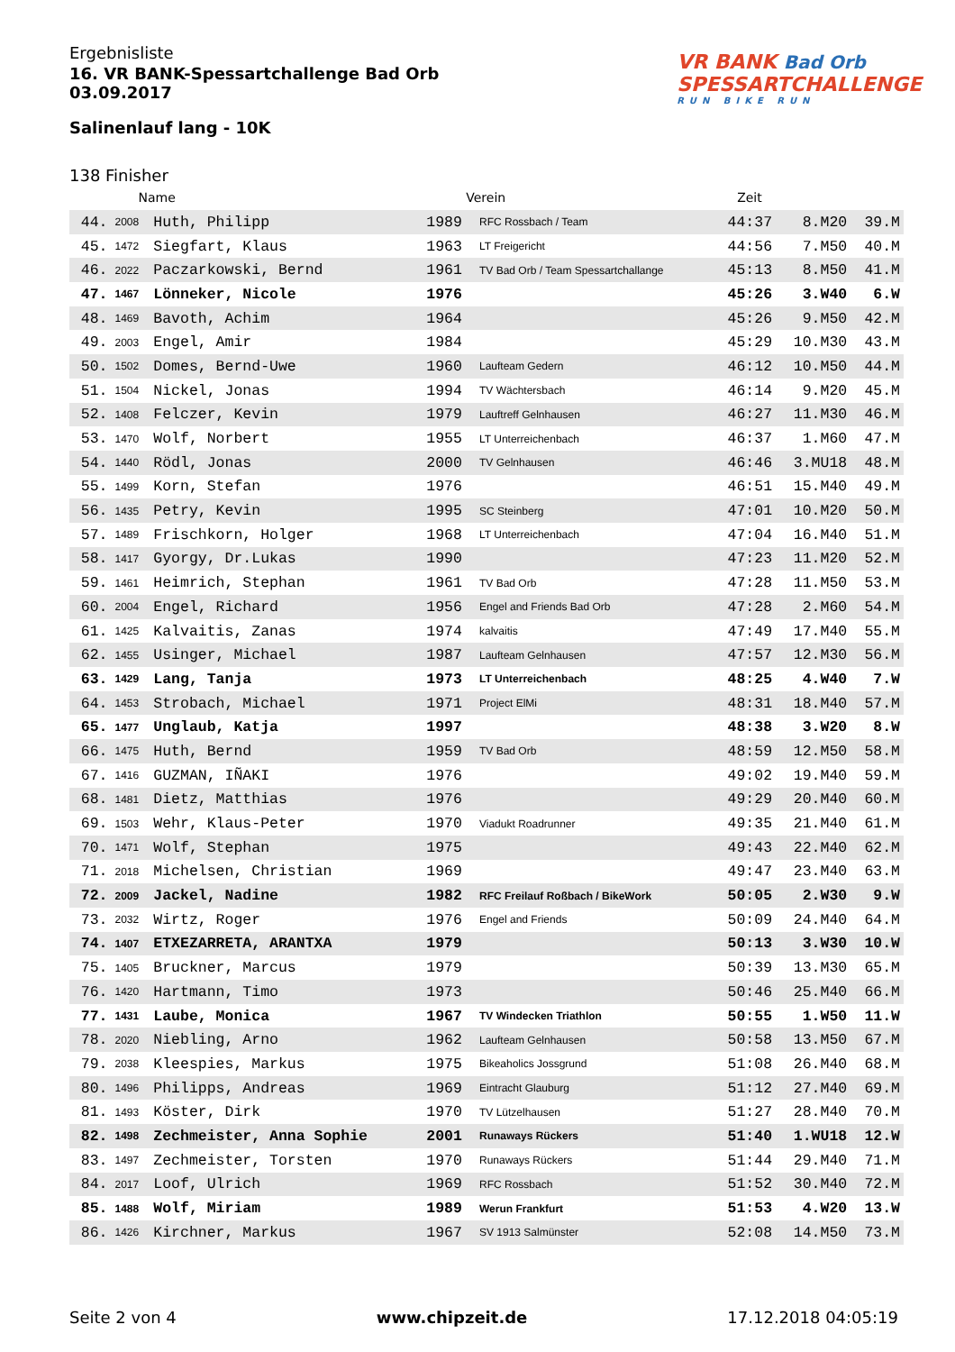Ergebnisliste
16. VR BANK-Spessartchallenge Bad Orb
03.09.2017
Salinenlauf lang - 10K
VR BANK Bad Orb
SPESSARTCHALLENGE
RUN BIKE RUN
138 Finisher
| | Name | | Verein | | Zeit | | |
| --- | --- | --- | --- | --- | --- | --- | --- |
| 44. | 2008 | Huth, Philipp | 1989 | RFC Rossbach / Team | 44:37 | 8.M20 | 39.M |
| 45. | 1472 | Siegfart, Klaus | 1963 | LT Freigericht | 44:56 | 7.M50 | 40.M |
| 46. | 2022 | Paczarkowski, Bernd | 1961 | TV Bad Orb / Team Spessartchallange | 45:13 | 8.M50 | 41.M |
| 47. | 1467 | Lönneker, Nicole | 1976 | | 45:26 | 3.W40 | 6.W |
| 48. | 1469 | Bavoth, Achim | 1964 | | 45:26 | 9.M50 | 42.M |
| 49. | 2003 | Engel, Amir | 1984 | | 45:29 | 10.M30 | 43.M |
| 50. | 1502 | Domes, Bernd-Uwe | 1960 | Laufteam Gedern | 46:12 | 10.M50 | 44.M |
| 51. | 1504 | Nickel, Jonas | 1994 | TV Wächtersbach | 46:14 | 9.M20 | 45.M |
| 52. | 1408 | Felczer, Kevin | 1979 | Lauftreff Gelnhausen | 46:27 | 11.M30 | 46.M |
| 53. | 1470 | Wolf, Norbert | 1955 | LT Unterreichenbach | 46:37 | 1.M60 | 47.M |
| 54. | 1440 | Rödl, Jonas | 2000 | TV Gelnhausen | 46:46 | 3.MU18 | 48.M |
| 55. | 1499 | Korn, Stefan | 1976 | | 46:51 | 15.M40 | 49.M |
| 56. | 1435 | Petry, Kevin | 1995 | SC Steinberg | 47:01 | 10.M20 | 50.M |
| 57. | 1489 | Frischkorn, Holger | 1968 | LT Unterreichenbach | 47:04 | 16.M40 | 51.M |
| 58. | 1417 | Gyorgy, Dr.Lukas | 1990 | | 47:23 | 11.M20 | 52.M |
| 59. | 1461 | Heimrich, Stephan | 1961 | TV Bad Orb | 47:28 | 11.M50 | 53.M |
| 60. | 2004 | Engel, Richard | 1956 | Engel and Friends Bad Orb | 47:28 | 2.M60 | 54.M |
| 61. | 1425 | Kalvaitis, Zanas | 1974 | kalvaitis | 47:49 | 17.M40 | 55.M |
| 62. | 1455 | Usinger, Michael | 1987 | Laufteam Gelnhausen | 47:57 | 12.M30 | 56.M |
| 63. | 1429 | Lang, Tanja | 1973 | LT Unterreichenbach | 48:25 | 4.W40 | 7.W |
| 64. | 1453 | Strobach, Michael | 1971 | Project ElMi | 48:31 | 18.M40 | 57.M |
| 65. | 1477 | Unglaub, Katja | 1997 | | 48:38 | 3.W20 | 8.W |
| 66. | 1475 | Huth, Bernd | 1959 | TV Bad Orb | 48:59 | 12.M50 | 58.M |
| 67. | 1416 | GUZMAN, IÑAKI | 1976 | | 49:02 | 19.M40 | 59.M |
| 68. | 1481 | Dietz, Matthias | 1976 | | 49:29 | 20.M40 | 60.M |
| 69. | 1503 | Wehr, Klaus-Peter | 1970 | Viadukt Roadrunner | 49:35 | 21.M40 | 61.M |
| 70. | 1471 | Wolf, Stephan | 1975 | | 49:43 | 22.M40 | 62.M |
| 71. | 2018 | Michelsen, Christian | 1969 | | 49:47 | 23.M40 | 63.M |
| 72. | 2009 | Jackel, Nadine | 1982 | RFC Freilauf Roßbach / BikeWork | 50:05 | 2.W30 | 9.W |
| 73. | 2032 | Wirtz, Roger | 1976 | Engel and Friends | 50:09 | 24.M40 | 64.M |
| 74. | 1407 | ETXEZARRETA, ARANTXA | 1979 | | 50:13 | 3.W30 | 10.W |
| 75. | 1405 | Bruckner, Marcus | 1979 | | 50:39 | 13.M30 | 65.M |
| 76. | 1420 | Hartmann, Timo | 1973 | | 50:46 | 25.M40 | 66.M |
| 77. | 1431 | Laube, Monica | 1967 | TV Windecken Triathlon | 50:55 | 1.W50 | 11.W |
| 78. | 2020 | Niebling, Arno | 1962 | Laufteam Gelnhausen | 50:58 | 13.M50 | 67.M |
| 79. | 2038 | Kleespies, Markus | 1975 | Bikeaholics Jossgrund | 51:08 | 26.M40 | 68.M |
| 80. | 1496 | Philipps, Andreas | 1969 | Eintracht Glauburg | 51:12 | 27.M40 | 69.M |
| 81. | 1493 | Köster, Dirk | 1970 | TV Lützelhausen | 51:27 | 28.M40 | 70.M |
| 82. | 1498 | Zechmeister, Anna Sophie | 2001 | Runaways Rückers | 51:40 | 1.WU18 | 12.W |
| 83. | 1497 | Zechmeister, Torsten | 1970 | Runaways Rückers | 51:44 | 29.M40 | 71.M |
| 84. | 2017 | Loof, Ulrich | 1969 | RFC Rossbach | 51:52 | 30.M40 | 72.M |
| 85. | 1488 | Wolf, Miriam | 1989 | Werun Frankfurt | 51:53 | 4.W20 | 13.W |
| 86. | 1426 | Kirchner, Markus | 1967 | SV 1913 Salmünster | 52:08 | 14.M50 | 73.M |
Seite 2 von 4 www.chipzeit.de 17.12.2018 04:05:19